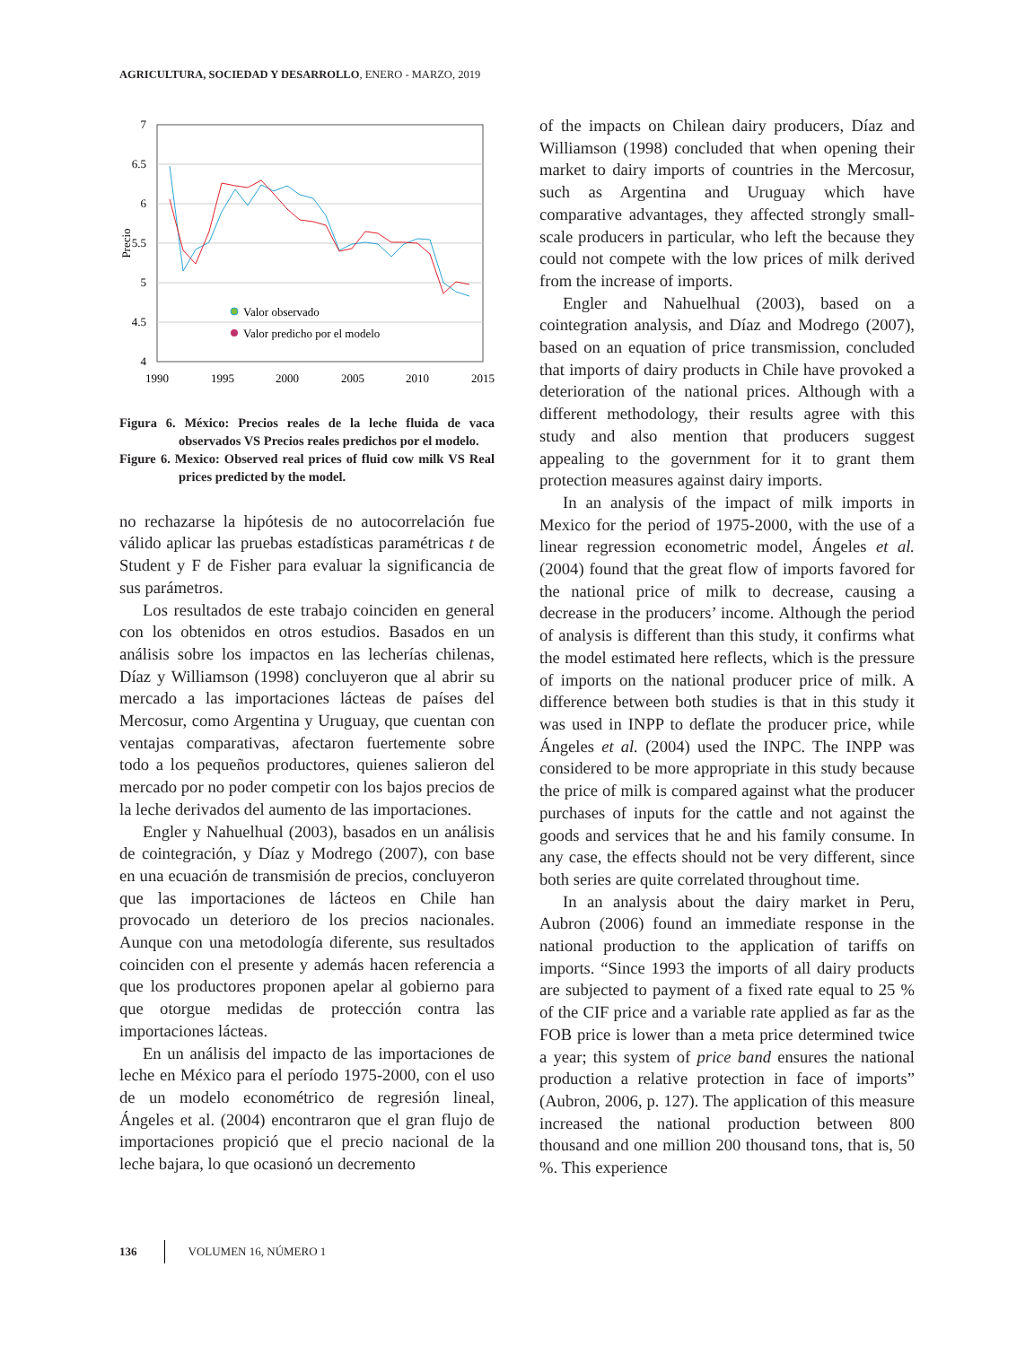AGRICULTURA, SOCIEDAD Y DESARROLLO, ENERO - MARZO, 2019
7
6.5
6
5.5
5
4.5
4
1990
1995
2000
2005
2010
2015
Precio
Valor observado
Valor predicho por el modelo
Figura 6. México: Precios reales de la leche fluida de vaca observados VS Precios reales predichos por el modelo.
Figure 6. Mexico: Observed real prices of fluid cow milk VS Real prices predicted by the model.
no rechazarse la hipótesis de no autocorrelación fue válido aplicar las pruebas estadísticas paramétricas t de Student y F de Fisher para evaluar la significancia de sus parámetros.
Los resultados de este trabajo coinciden en general con los obtenidos en otros estudios. Basados en un análisis sobre los impactos en las lecherías chilenas, Díaz y Williamson (1998) concluyeron que al abrir su mercado a las importaciones lácteas de países del Mercosur, como Argentina y Uruguay, que cuentan con ventajas comparativas, afectaron fuertemente sobre todo a los pequeños productores, quienes salieron del mercado por no poder competir con los bajos precios de la leche derivados del aumento de las importaciones.
Engler y Nahuelhual (2003), basados en un análisis de cointegración, y Díaz y Modrego (2007), con base en una ecuación de transmisión de precios, concluyeron que las importaciones de lácteos en Chile han provocado un deterioro de los precios nacionales. Aunque con una metodología diferente, sus resultados coinciden con el presente y además hacen referencia a que los productores proponen apelar al gobierno para que otorgue medidas de protección contra las importaciones lácteas.
En un análisis del impacto de las importaciones de leche en México para el período 1975-2000, con el uso de un modelo econométrico de regresión lineal, Ángeles et al. (2004) encontraron que el gran flujo de importaciones propició que el precio nacional de la leche bajara, lo que ocasionó un decremento
of the impacts on Chilean dairy producers, Díaz and Williamson (1998) concluded that when opening their market to dairy imports of countries in the Mercosur, such as Argentina and Uruguay which have comparative advantages, they affected strongly small-scale producers in particular, who left the because they could not compete with the low prices of milk derived from the increase of imports.
Engler and Nahuelhual (2003), based on a cointegration analysis, and Díaz and Modrego (2007), based on an equation of price transmission, concluded that imports of dairy products in Chile have provoked a deterioration of the national prices. Although with a different methodology, their results agree with this study and also mention that producers suggest appealing to the government for it to grant them protection measures against dairy imports.
In an analysis of the impact of milk imports in Mexico for the period of 1975-2000, with the use of a linear regression econometric model, Ángeles et al. (2004) found that the great flow of imports favored for the national price of milk to decrease, causing a decrease in the producers’ income. Although the period of analysis is different than this study, it confirms what the model estimated here reflects, which is the pressure of imports on the national producer price of milk. A difference between both studies is that in this study it was used in INPP to deflate the producer price, while Ángeles et al. (2004) used the INPC. The INPP was considered to be more appropriate in this study because the price of milk is compared against what the producer purchases of inputs for the cattle and not against the goods and services that he and his family consume. In any case, the effects should not be very different, since both series are quite correlated throughout time.
In an analysis about the dairy market in Peru, Aubron (2006) found an immediate response in the national production to the application of tariffs on imports. “Since 1993 the imports of all dairy products are subjected to payment of a fixed rate equal to 25 % of the CIF price and a variable rate applied as far as the FOB price is lower than a meta price determined twice a year; this system of price band ensures the national production a relative protection in face of imports” (Aubron, 2006, p. 127). The application of this measure increased the national production between 800 thousand and one million 200 thousand tons, that is, 50 %. This experience
136 VOLUMEN 16, NÚMERO 1